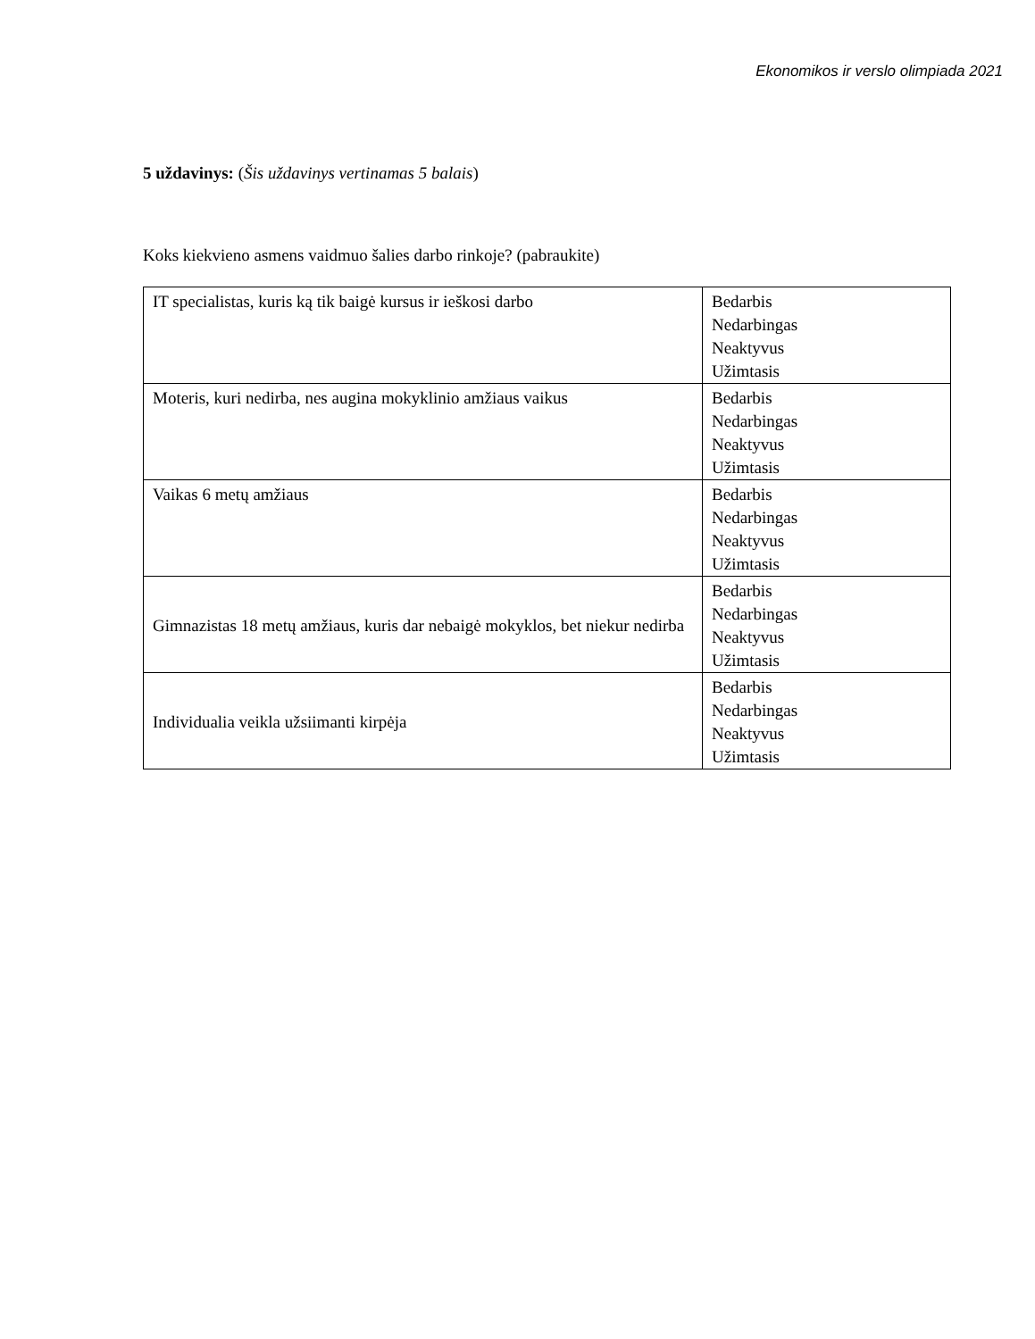Ekonomikos ir verslo olimpiada 2021
5 uždavinys: (Šis uždavinys vertinamas 5 balais)
Koks kiekvieno asmens vaidmuo šalies darbo rinkoje? (pabraukite)
| IT specialistas, kuris ką tik baigė kursus ir ieškosi darbo | Bedarbis Nedarbingas Neaktyvus Užimtasis |
| Moteris, kuri nedirba, nes augina mokyklinio amžiaus vaikus | Bedarbis Nedarbingas Neaktyvus Užimtasis |
| Vaikas 6 metų amžiaus | Bedarbis Nedarbingas Neaktyvus Užimtasis |
| Gimnazistas 18 metų amžiaus, kuris dar nebaigė mokyklos, bet niekur nedirba | Bedarbis Nedarbingas Neaktyvus Užimtasis |
| Individualia veikla užsiimanti kirpėja | Bedarbis Nedarbingas Neaktyvus Užimtasis |